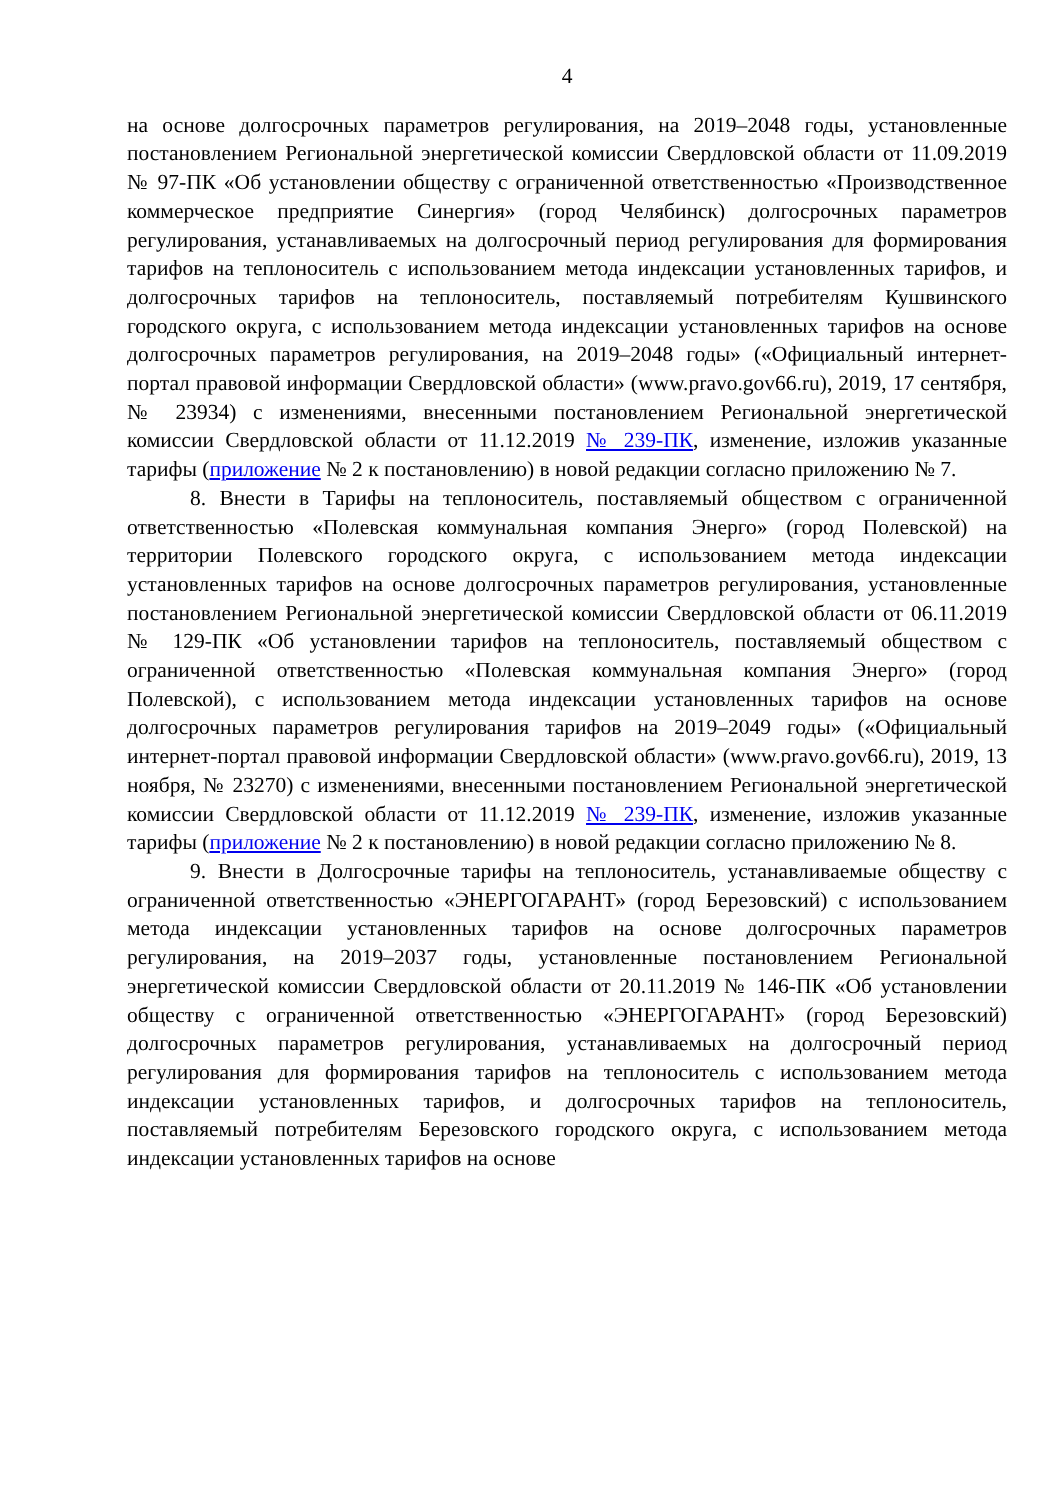4
на основе долгосрочных параметров регулирования, на 2019–2048 годы, установленные постановлением Региональной энергетической комиссии Свердловской области от 11.09.2019 № 97-ПК «Об установлении обществу с ограниченной ответственностью «Производственное коммерческое предприятие Синергия» (город Челябинск) долгосрочных параметров регулирования, устанавливаемых на долгосрочный период регулирования для формирования тарифов на теплоноситель с использованием метода индексации установленных тарифов, и долгосрочных тарифов на теплоноситель, поставляемый потребителям Кушвинского городского округа, с использованием метода индексации установленных тарифов на основе долгосрочных параметров регулирования, на 2019–2048 годы» («Официальный интернет-портал правовой информации Свердловской области» (www.pravo.gov66.ru), 2019, 17 сентября, № 23934) с изменениями, внесенными постановлением Региональной энергетической комиссии Свердловской области от 11.12.2019 № 239-ПК, изменение, изложив указанные тарифы (приложение № 2 к постановлению) в новой редакции согласно приложению № 7.
8. Внести в Тарифы на теплоноситель, поставляемый обществом с ограниченной ответственностью «Полевская коммунальная компания Энерго» (город Полевской) на территории Полевского городского округа, с использованием метода индексации установленных тарифов на основе долгосрочных параметров регулирования, установленные постановлением Региональной энергетической комиссии Свердловской области от 06.11.2019 № 129-ПК «Об установлении тарифов на теплоноситель, поставляемый обществом с ограниченной ответственностью «Полевская коммунальная компания Энерго» (город Полевской), с использованием метода индексации установленных тарифов на основе долгосрочных параметров регулирования тарифов на 2019–2049 годы» («Официальный интернет-портал правовой информации Свердловской области» (www.pravo.gov66.ru), 2019, 13 ноября, № 23270) с изменениями, внесенными постановлением Региональной энергетической комиссии Свердловской области от 11.12.2019 № 239-ПК, изменение, изложив указанные тарифы (приложение № 2 к постановлению) в новой редакции согласно приложению № 8.
9. Внести в Долгосрочные тарифы на теплоноситель, устанавливаемые обществу с ограниченной ответственностью «ЭНЕРГОГАРАНТ» (город Березовский) с использованием метода индексации установленных тарифов на основе долгосрочных параметров регулирования, на 2019–2037 годы, установленные постановлением Региональной энергетической комиссии Свердловской области от 20.11.2019 № 146-ПК «Об установлении обществу с ограниченной ответственностью «ЭНЕРГОГАРАНТ» (город Березовский) долгосрочных параметров регулирования, устанавливаемых на долгосрочный период регулирования для формирования тарифов на теплоноситель с использованием метода индексации установленных тарифов, и долгосрочных тарифов на теплоноситель, поставляемый потребителям Березовского городского округа, с использованием метода индексации установленных тарифов на основе